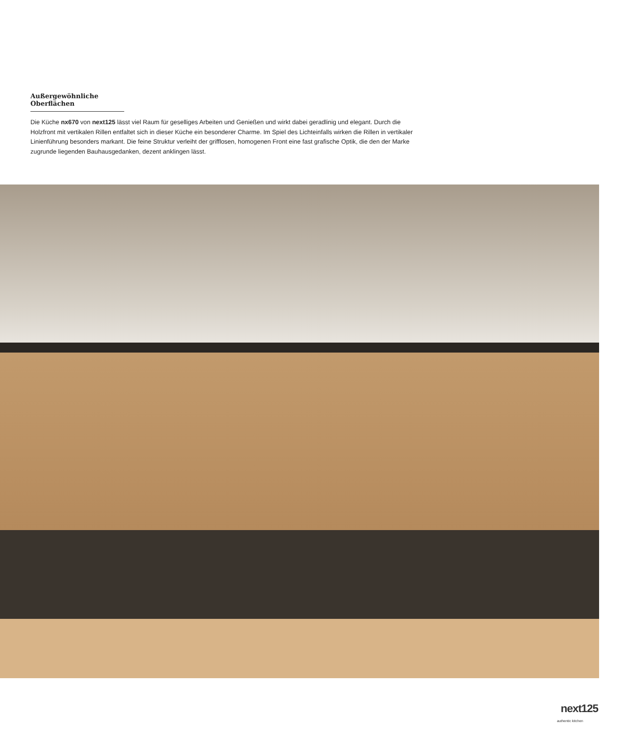Außergewöhnliche Oberflächen
Die Küche nx670 von next125 lässt viel Raum für geselliges Arbeiten und Genießen und wirkt dabei geradlinig und elegant. Durch die Holzfront mit vertikalen Rillen entfaltet sich in dieser Küche ein besonderer Charme. Im Spiel des Lichteinfalls wirken die Rillen in vertikaler Linienführung besonders markant. Die feine Struktur verleiht der grifflosen, homogenen Front eine fast grafische Optik, die den der Marke zugrunde liegenden Bauhausgedanken, dezent anklingen lässt.
next125
authentic kitchen